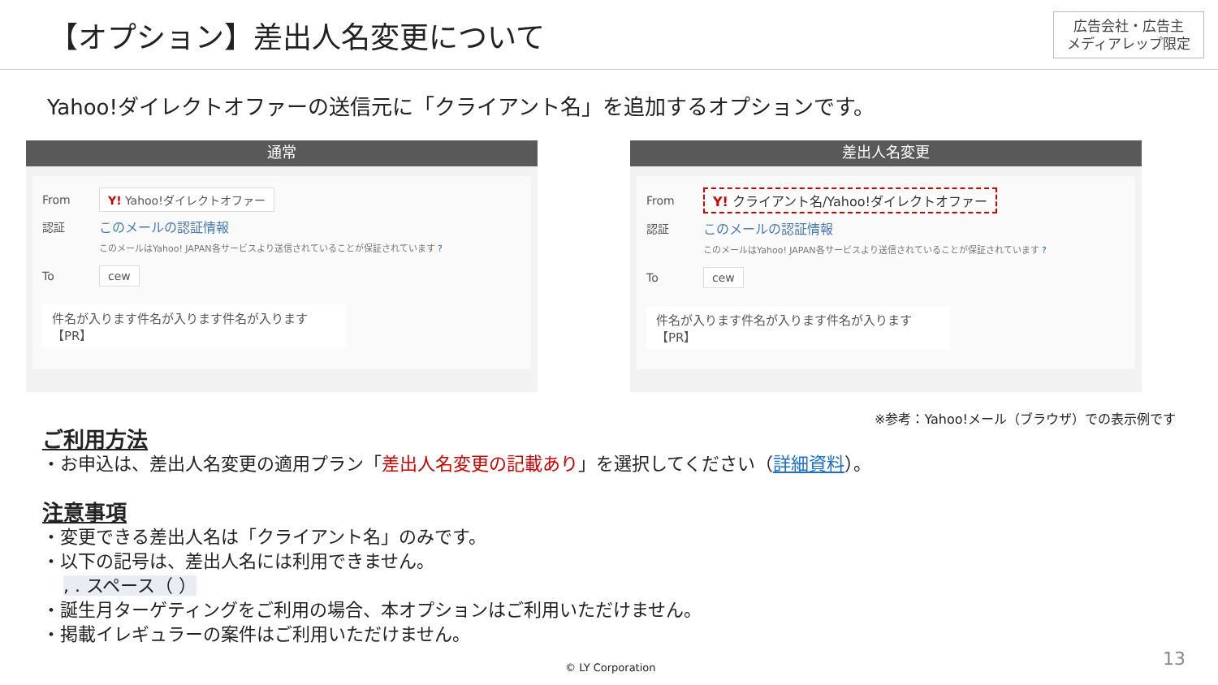【オプション】差出人名変更について
広告会社・広告主
メディアレップ限定
Yahoo!ダイレクトオファーの送信元に「クライアント名」を追加するオプションです。
通常
From Y! Yahoo!ダイレクトオファー
認証 このメールの認証情報
このメールはYahoo! JAPAN各サービスより送信されていることが保証されています ?
To cew
件名が入ります件名が入ります件名が入ります　【PR】
差出人名変更
From Y! クライアント名/Yahoo!ダイレクトオファー
認証 このメールの認証情報
このメールはYahoo! JAPAN各サービスより送信されていることが保証されています ?
To cew
件名が入ります件名が入ります件名が入ります　【PR】
※参考：Yahoo!メール（ブラウザ）での表示例です
ご利用方法
・お申込は、差出人名変更の適用プラン「差出人名変更の記載あり」を選択してください（詳細資料）。
注意事項
・変更できる差出人名は「クライアント名」のみです。
・以下の記号は、差出人名には利用できません。
, . スペース（ ）
・誕生月ターゲティングをご利用の場合、本オプションはご利用いただけません。
・掲載イレギュラーの案件はご利用いただけません。
© LY Corporation 13